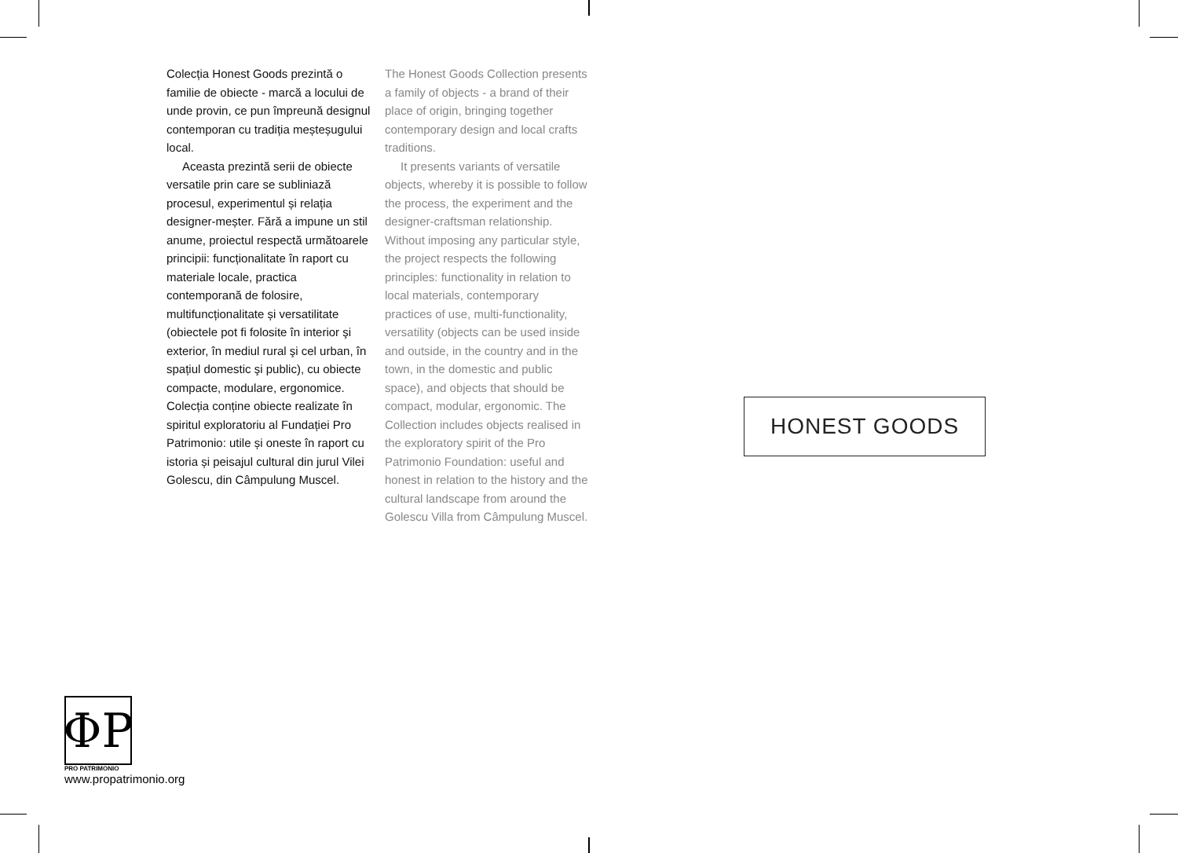Colecția Honest Goods prezintă o familie de obiecte - marcă a locului de unde provin, ce pun împreună designul contemporan cu tradiția meșteșugului local.
Aceasta prezintă serii de obiecte versatile prin care se subliniază procesul, experimentul și relația designer-meșter. Fără a impune un stil anume, proiectul respectă următoarele principii: funcționalitate în raport cu materiale locale, practica contemporană de folosire, multifuncționalitate și versatilitate (obiectele pot fi folosite în interior şi exterior, în mediul rural şi cel urban, în spațiul domestic şi public), cu obiecte compacte, modulare, ergonomice. Colecția conține obiecte realizate în spiritul exploratoriu al Fundației Pro Patrimonio: utile și oneste în raport cu istoria și peisajul cultural din jurul Vilei Golescu, din Câmpulung Muscel.
The Honest Goods Collection presents a family of objects - a brand of their place of origin, bringing together contemporary design and local crafts traditions.
It presents variants of versatile objects, whereby it is possible to follow the process, the experiment and the designer-craftsman relationship. Without imposing any particular style, the project respects the following principles: functionality in relation to local materials, contemporary practices of use, multi-functionality, versatility (objects can be used inside and outside, in the country and in the town, in the domestic and public space), and objects that should be compact, modular, ergonomic. The Collection includes objects realised in the exploratory spirit of the Pro Patrimonio Foundation: useful and honest in relation to the history and the cultural landscape from around the Golescu Villa from Câmpulung Muscel.
HONEST GOODS
ΦP
PRO PATRIMONIO
www.propatrimonio.org